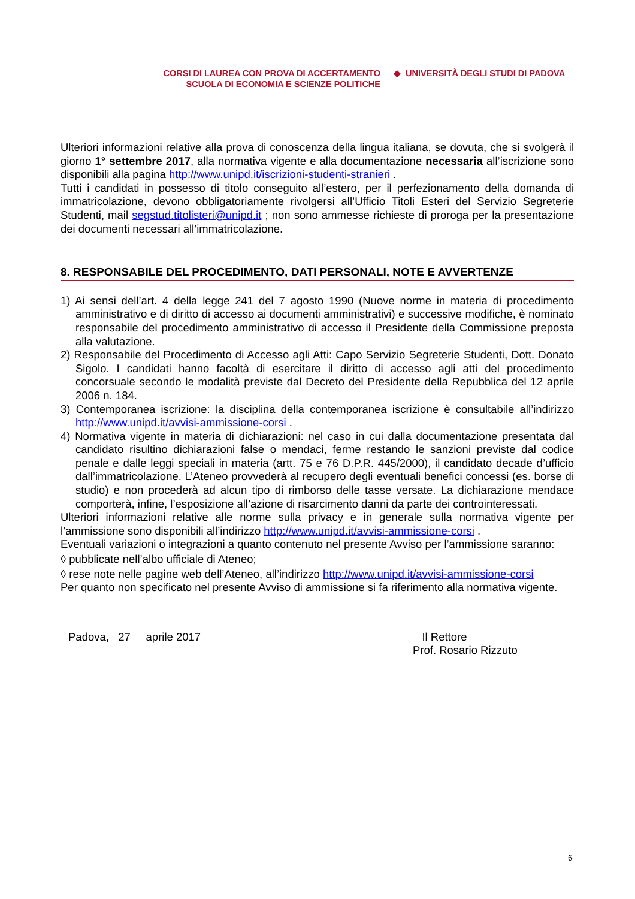CORSI DI LAUREA CON PROVA DI ACCERTAMENTO
SCUOLA DI ECONOMIA E SCIENZE POLITICHE
◆ UNIVERSITÀ DEGLI STUDI DI PADOVA
Ulteriori informazioni relative alla prova di conoscenza della lingua italiana, se dovuta, che si svolgerà il giorno 1° settembre 2017, alla normativa vigente e alla documentazione necessaria all’iscrizione sono disponibili alla pagina http://www.unipd.it/iscrizioni-studenti-stranieri .
Tutti i candidati in possesso di titolo conseguito all’estero, per il perfezionamento della domanda di immatricolazione, devono obbligatoriamente rivolgersi all’Ufficio Titoli Esteri del Servizio Segreterie Studenti, mail segstud.titolisteri@unipd.it ; non sono ammesse richieste di proroga per la presentazione dei documenti necessari all’immatricolazione.
8. RESPONSABILE DEL PROCEDIMENTO, DATI PERSONALI, NOTE E AVVERTENZE
1) Ai sensi dell’art. 4 della legge 241 del 7 agosto 1990 (Nuove norme in materia di procedimento amministrativo e di diritto di accesso ai documenti amministrativi) e successive modifiche, è nominato responsabile del procedimento amministrativo di accesso il Presidente della Commissione preposta alla valutazione.
2) Responsabile del Procedimento di Accesso agli Atti: Capo Servizio Segreterie Studenti, Dott. Donato Sigolo. I candidati hanno facoltà di esercitare il diritto di accesso agli atti del procedimento concorsuale secondo le modalità previste dal Decreto del Presidente della Repubblica del 12 aprile 2006 n. 184.
3) Contemporanea iscrizione: la disciplina della contemporanea iscrizione è consultabile all’indirizzo http://www.unipd.it/avvisi-ammissione-corsi .
4) Normativa vigente in materia di dichiarazioni: nel caso in cui dalla documentazione presentata dal candidato risultino dichiarazioni false o mendaci, ferme restando le sanzioni previste dal codice penale e dalle leggi speciali in materia (artt. 75 e 76 D.P.R. 445/2000), il candidato decade d’ufficio dall’immatricolazione. L’Ateneo provvederà al recupero degli eventuali benefici concessi (es. borse di studio) e non procederà ad alcun tipo di rimborso delle tasse versate. La dichiarazione mendace comporterà, infine, l’esposizione all’azione di risarcimento danni da parte dei controinteressati.
Ulteriori informazioni relative alle norme sulla privacy e in generale sulla normativa vigente per l’ammissione sono disponibili all’indirizzo http://www.unipd.it/avvisi-ammissione-corsi .
Eventuali variazioni o integrazioni a quanto contenuto nel presente Avviso per l’ammissione saranno:
◊ pubblicate nell’albo ufficiale di Ateneo;
◊ rese note nelle pagine web dell’Ateneo, all’indirizzo http://www.unipd.it/avvisi-ammissione-corsi
Per quanto non specificato nel presente Avviso di ammissione si fa riferimento alla normativa vigente.
Padova, 27 aprile 2017 Il Rettore
Prof. Rosario Rizzuto
6